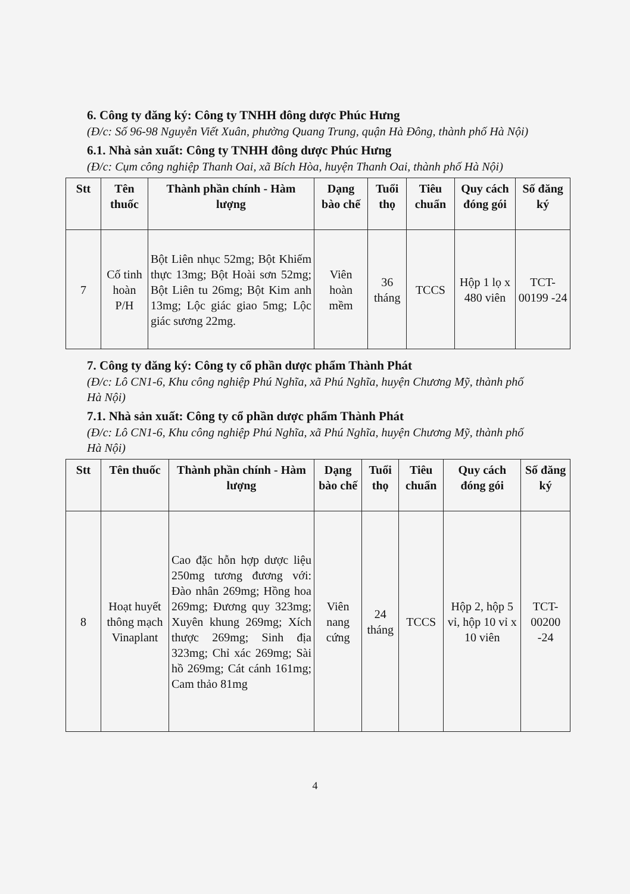6. Công ty đăng ký: Công ty TNHH đông dược Phúc Hưng
(Đ/c: Số 96-98 Nguyễn Viết Xuân, phường Quang Trung, quận Hà Đông, thành phố Hà Nội)
6.1. Nhà sản xuất: Công ty TNHH đông dược Phúc Hưng
(Đ/c: Cụm công nghiệp Thanh Oai, xã Bích Hòa, huyện Thanh Oai, thành phố Hà Nội)
| Stt | Tên thuốc | Thành phần chính - Hàm lượng | Dạng bào chế | Tuổi thọ | Tiêu chuẩn | Quy cách đóng gói | Số đăng ký |
| --- | --- | --- | --- | --- | --- | --- | --- |
| 7 | Cố tinh hoàn P/H | Bột Liên nhục 52mg; Bột Khiếm thực 13mg; Bột Hoài sơn 52mg; Bột Liên tu 26mg; Bột Kim anh 13mg; Lộc giác giao 5mg; Lộc giác sương 22mg. | Viên hoàn mềm | 36 tháng | TCCS | Hộp 1 lọ x 480 viên | TCT-00199 -24 |
7. Công ty đăng ký: Công ty cổ phần dược phẩm Thành Phát
(Đ/c: Lô CN1-6, Khu công nghiệp Phú Nghĩa, xã Phú Nghĩa, huyện Chương Mỹ, thành phố Hà Nội)
7.1. Nhà sản xuất: Công ty cổ phần dược phẩm Thành Phát
(Đ/c: Lô CN1-6, Khu công nghiệp Phú Nghĩa, xã Phú Nghĩa, huyện Chương Mỹ, thành phố Hà Nội)
| Stt | Tên thuốc | Thành phần chính - Hàm lượng | Dạng bào chế | Tuổi thọ | Tiêu chuẩn | Quy cách đóng gói | Số đăng ký |
| --- | --- | --- | --- | --- | --- | --- | --- |
| 8 | Hoạt huyết thông mạch Vinaplant | Cao đặc hỗn hợp dược liệu 250mg tương đương với: Đào nhân 269mg; Hồng hoa 269mg; Đương quy 323mg; Xuyên khung 269mg; Xích thược 269mg; Sinh địa 323mg; Chỉ xác 269mg; Sài hồ 269mg; Cát cánh 161mg; Cam thảo 81mg | Viên nang cứng | 24 tháng | TCCS | Hộp 2, hộp 5 vỉ, hộp 10 vỉ x 10 viên | TCT-00200 -24 |
4